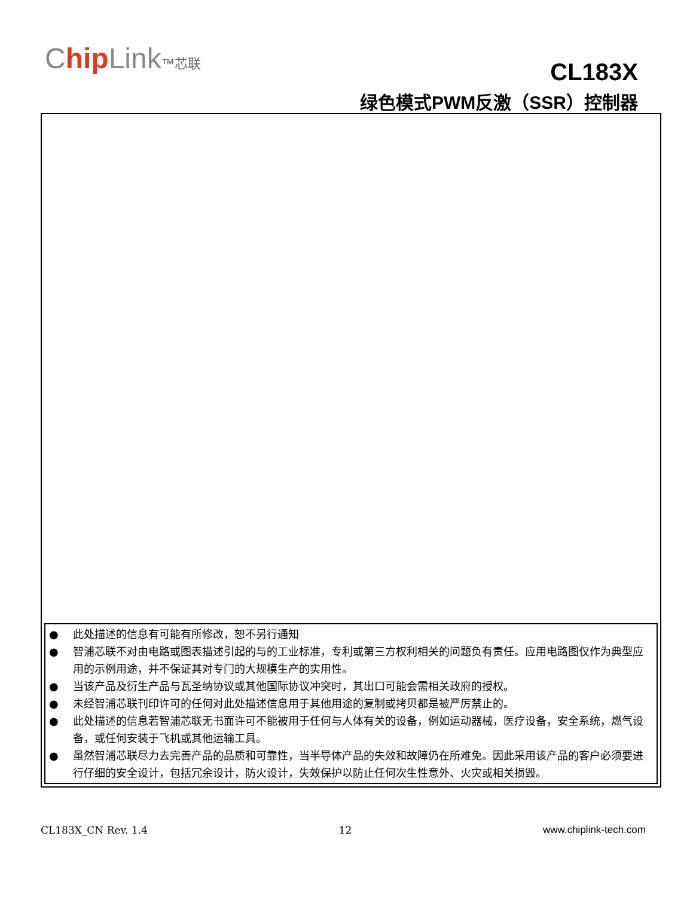Chip Link™芯联
CL183X
绿色模式PWM反激（SSR）控制器
● 此处描述的信息有可能有所修改，恕不另行通知
● 智浦芯联不对由电路或图表描述引起的与的工业标准，专利或第三方权利相关的问题负有责任。应用电路图仅作为典型应用的示例用途，并不保证其对专门的大规模生产的实用性。
● 当该产品及衍生产品与瓦圣纳协议或其他国际协议冲突时，其出口可能会需相关政府的授权。
● 未经智浦芯联刊印许可的任何对此处描述信息用于其他用途的复制或拷贝都是被严厉禁止的。
● 此处描述的信息若智浦芯联无书面许可不能被用于任何与人体有关的设备，例如运动器械，医疗设备，安全系统，燃气设备，或任何安装于飞机或其他运输工具。
● 虽然智浦芯联尽力去完善产品的品质和可靠性，当半导体产品的失效和故障仍在所难免。因此采用该产品的客户必须要进行仔细的安全设计，包括冗余设计，防火设计，失效保护以防止任何次生性意外、火灾或相关损毁。
CL183X_CN Rev. 1.4 12 www.chiplink-tech.com